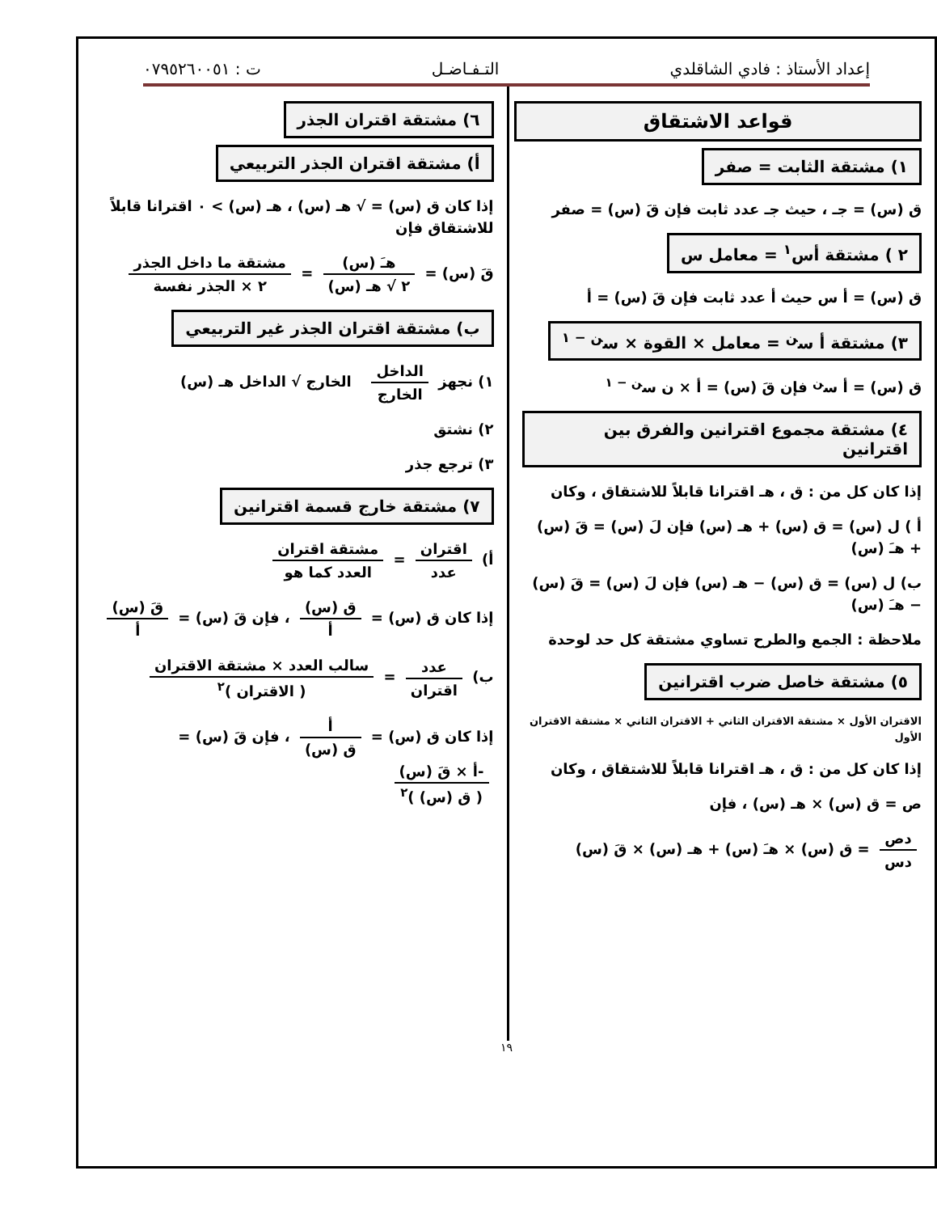إعداد الأستاذ : فادي الشاقلدي التـفـاضـل ت : ٠٧٩٥٢٦٠٠٥١
قواعد الاشتقاق
١) مشتقة الثابت = صفر
ق (س) = جـ ، حيث جـ عدد ثابت فإن قَ (س) = صفر
٢ ) مشتقة أس<sup>١</sup> = معامل س
ق (س) = أ س حيث أ عدد ثابت فإن قَ (س) = أ
٣) مشتقة أ س<sup>ن</sup> = معامل × القوة × س<sup>ن − ١</sup>
ق (س) = أ س<sup>ن</sup> فإن قَ (س) = أ × ن س<sup>ن − ١</sup>
٤) مشتقة مجموع اقترانين والفرق بين اقترانين
إذا كان كل من : ق ، هـ اقترانا قابلاً للاشتقاق ، وكان
أ ) ل (س) = ق (س) + هـ (س) فإن لَ (س) = قَ (س) + هـَ (س)
ب) ل (س) = ق (س) − هـ (س) فإن لَ (س) = قَ (س) − هـَ (س)
ملاحظة : الجمع والطرح تساوي مشتقة كل حد لوحدة
٥) مشتقة خاصل ضرب اقترانين
الاقتران الأول × مشتقة الاقتران الثاني + الاقتران الثاني × مشتقة الاقتران الأول
إذا كان كل من : ق ، هـ اقترانا قابلاً للاشتقاق ، وكان
ص = ق (س) × هـ (س) ، فإن
دص دس = ق (س) × هـَ (س) + هـ (س) × قَ (س)
٦) مشتقة اقتران الجذر
أ) مشتقة اقتران الجذر التربيعي
إذا كان ق (س) = √ هـ (س) ، هـ (س) > ٠ اقترانا قابلاً للاشتقاق فإن
قَ (س) = هـَ (س) ٢ √ هـ (س) = مشتقة ما داخل الجذر ٢ × الجذر نفسة
ب) مشتقة اقتران الجذر غير التربيعي
١) نجهز الداخل الخارج الخارج √ الداخل هـ (س)
٢) نشتق
٣) ترجع جذر
٧) مشتقة خارج قسمة اقترانين
أ) اقتران عدد = مشتقة اقتران العدد كما هو
إذا كان ق (س) = ق (س) أ ، فإن قَ (س) = قَ (س) أ
ب) عدد اقتران = سالب العدد × مشتقة الاقتران ( الاقتران )<sup>٢</sup>
إذا كان ق (س) = أ ق (س) ، فإن قَ (س) = -أ × قَ (س) ( ق (س) )<sup>٢</sup>
١٩